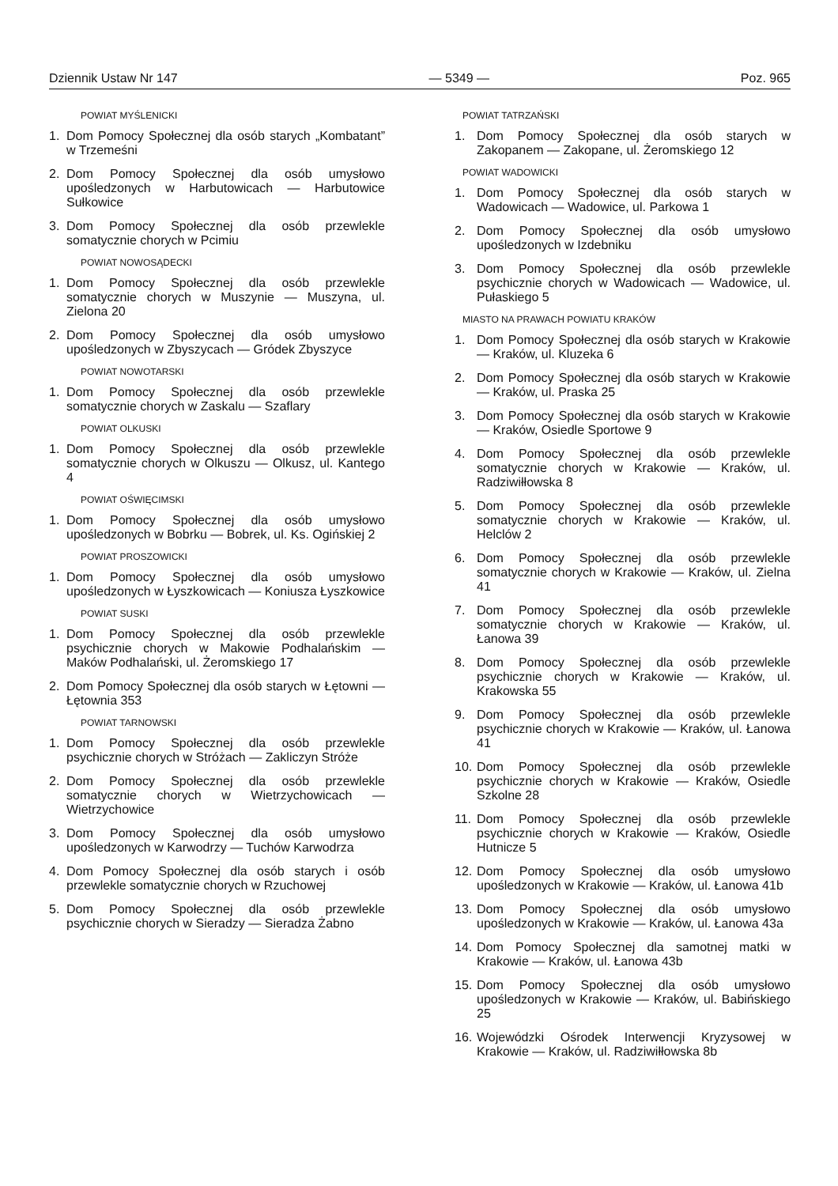Dziennik Ustaw Nr 147 — 5349 — Poz. 965
POWIAT MYŚLENICKI
1. Dom Pomocy Społecznej dla osób starych „Kombatant” w Trzemeśni
2. Dom Pomocy Społecznej dla osób umysłowo upośledzonych w Harbutowicach — Harbutowice Sułkowice
3. Dom Pomocy Społecznej dla osób przewlekle somatycznie chorych w Pcimiu
POWIAT NOWOSĄDECKI
1. Dom Pomocy Społecznej dla osób przewlekle somatycznie chorych w Muszynie — Muszyna, ul. Zielona 20
2. Dom Pomocy Społecznej dla osób umysłowo upośledzonych w Zbyszycach — Gródek Zbyszyce
POWIAT NOWOTARSKI
1. Dom Pomocy Społecznej dla osób przewlekle somatycznie chorych w Zaskalu — Szaflary
POWIAT OLKUSKI
1. Dom Pomocy Społecznej dla osób przewlekle somatycznie chorych w Olkuszu — Olkusz, ul. Kantego 4
POWIAT OŚWIĘCIMSKI
1. Dom Pomocy Społecznej dla osób umysłowo upośledzonych w Bobrku — Bobrek, ul. Ks. Ogińskiej 2
POWIAT PROSZOWICKI
1. Dom Pomocy Społecznej dla osób umysłowo upośledzonych w Łyszkowicach — Koniusza Łyszkowice
POWIAT SUSKI
1. Dom Pomocy Społecznej dla osób przewlekle psychicznie chorych w Makowie Podhalańskim — Maków Podhalański, ul. Żeromskiego 17
2. Dom Pomocy Społecznej dla osób starych w Łętowni — Łętownia 353
POWIAT TARNOWSKI
1. Dom Pomocy Społecznej dla osób przewlekle psychicznie chorych w Stróżach — Zakliczyn Stróże
2. Dom Pomocy Społecznej dla osób przewlekle somatycznie chorych w Wietrzychowicach — Wietrzychowice
3. Dom Pomocy Społecznej dla osób umysłowo upośledzonych w Karwodrzy — Tuchów Karwodrza
4. Dom Pomocy Społecznej dla osób starych i osób przewlekle somatycznie chorych w Rzuchowej
5. Dom Pomocy Społecznej dla osób przewlekle psychicznie chorych w Sieradzy — Sieradza Żabno
POWIAT TATRZAŃSKI
1. Dom Pomocy Społecznej dla osób starych w Zakopanem — Zakopane, ul. Żeromskiego 12
POWIAT WADOWICKI
1. Dom Pomocy Społecznej dla osób starych w Wadowicach — Wadowice, ul. Parkowa 1
2. Dom Pomocy Społecznej dla osób umysłowo upośledzonych w Izdebniku
3. Dom Pomocy Społecznej dla osób przewlekle psychicznie chorych w Wadowicach — Wadowice, ul. Pułaskiego 5
MIASTO NA PRAWACH POWIATU KRAKÓW
1. Dom Pomocy Społecznej dla osób starych w Krakowie — Kraków, ul. Kluzeka 6
2. Dom Pomocy Społecznej dla osób starych w Krakowie — Kraków, ul. Praska 25
3. Dom Pomocy Społecznej dla osób starych w Krakowie — Kraków, Osiedle Sportowe 9
4. Dom Pomocy Społecznej dla osób przewlekle somatycznie chorych w Krakowie — Kraków, ul. Radziwiłłowska 8
5. Dom Pomocy Społecznej dla osób przewlekle somatycznie chorych w Krakowie — Kraków, ul. Helclów 2
6. Dom Pomocy Społecznej dla osób przewlekle somatycznie chorych w Krakowie — Kraków, ul. Zielna 41
7. Dom Pomocy Społecznej dla osób przewlekle somatycznie chorych w Krakowie — Kraków, ul. Łanowa 39
8. Dom Pomocy Społecznej dla osób przewlekle psychicznie chorych w Krakowie — Kraków, ul. Krakowska 55
9. Dom Pomocy Społecznej dla osób przewlekle psychicznie chorych w Krakowie — Kraków, ul. Łanowa 41
10. Dom Pomocy Społecznej dla osób przewlekle psychicznie chorych w Krakowie — Kraków, Osiedle Szkolne 28
11. Dom Pomocy Społecznej dla osób przewlekle psychicznie chorych w Krakowie — Kraków, Osiedle Hutnicze 5
12. Dom Pomocy Społecznej dla osób umysłowo upośledzonych w Krakowie — Kraków, ul. Łanowa 41b
13. Dom Pomocy Społecznej dla osób umysłowo upośledzonych w Krakowie — Kraków, ul. Łanowa 43a
14. Dom Pomocy Społecznej dla samotnej matki w Krakowie — Kraków, ul. Łanowa 43b
15. Dom Pomocy Społecznej dla osób umysłowo upośledzonych w Krakowie — Kraków, ul. Babińskiego 25
16. Wojewódzki Ośrodek Interwencji Kryzysowej w Krakowie — Kraków, ul. Radziwiłłowska 8b